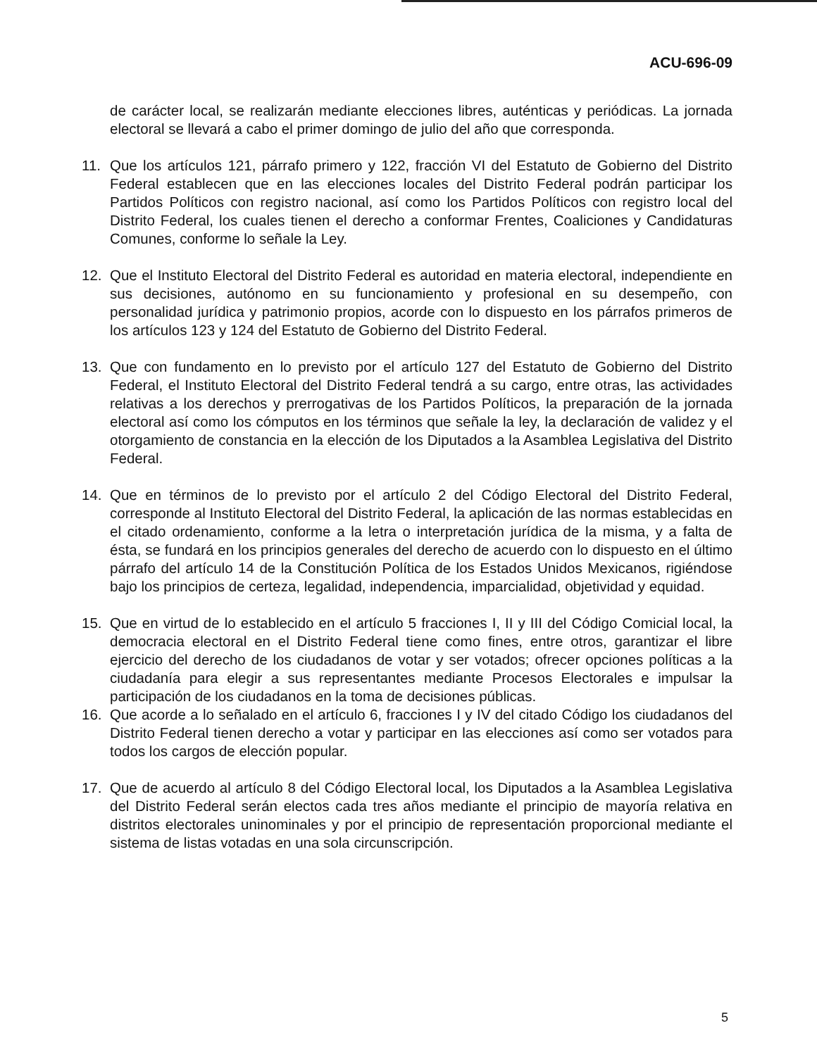ACU-696-09
de carácter local, se realizarán mediante elecciones libres, auténticas y periódicas. La jornada electoral se llevará a cabo el primer domingo de julio del año que corresponda.
11. Que los artículos 121, párrafo primero y 122, fracción VI del Estatuto de Gobierno del Distrito Federal establecen que en las elecciones locales del Distrito Federal podrán participar los Partidos Políticos con registro nacional, así como los Partidos Políticos con registro local del Distrito Federal, los cuales tienen el derecho a conformar Frentes, Coaliciones y Candidaturas Comunes, conforme lo señale la Ley.
12. Que el Instituto Electoral del Distrito Federal es autoridad en materia electoral, independiente en sus decisiones, autónomo en su funcionamiento y profesional en su desempeño, con personalidad jurídica y patrimonio propios, acorde con lo dispuesto en los párrafos primeros de los artículos 123 y 124 del Estatuto de Gobierno del Distrito Federal.
13. Que con fundamento en lo previsto por el artículo 127 del Estatuto de Gobierno del Distrito Federal, el Instituto Electoral del Distrito Federal tendrá a su cargo, entre otras, las actividades relativas a los derechos y prerrogativas de los Partidos Políticos, la preparación de la jornada electoral así como los cómputos en los términos que señale la ley, la declaración de validez y el otorgamiento de constancia en la elección de los Diputados a la Asamblea Legislativa del Distrito Federal.
14. Que en términos de lo previsto por el artículo 2 del Código Electoral del Distrito Federal, corresponde al Instituto Electoral del Distrito Federal, la aplicación de las normas establecidas en el citado ordenamiento, conforme a la letra o interpretación jurídica de la misma, y a falta de ésta, se fundará en los principios generales del derecho de acuerdo con lo dispuesto en el último párrafo del artículo 14 de la Constitución Política de los Estados Unidos Mexicanos, rigiéndose bajo los principios de certeza, legalidad, independencia, imparcialidad, objetividad y equidad.
15. Que en virtud de lo establecido en el artículo 5 fracciones I, II y III del Código Comicial local, la democracia electoral en el Distrito Federal tiene como fines, entre otros, garantizar el libre ejercicio del derecho de los ciudadanos de votar y ser votados; ofrecer opciones políticas a la ciudadanía para elegir a sus representantes mediante Procesos Electorales e impulsar la participación de los ciudadanos en la toma de decisiones públicas.
16. Que acorde a lo señalado en el artículo 6, fracciones I y IV del citado Código los ciudadanos del Distrito Federal tienen derecho a votar y participar en las elecciones así como ser votados para todos los cargos de elección popular.
17. Que de acuerdo al artículo 8 del Código Electoral local, los Diputados a la Asamblea Legislativa del Distrito Federal serán electos cada tres años mediante el principio de mayoría relativa en distritos electorales uninominales y por el principio de representación proporcional mediante el sistema de listas votadas en una sola circunscripción.
5